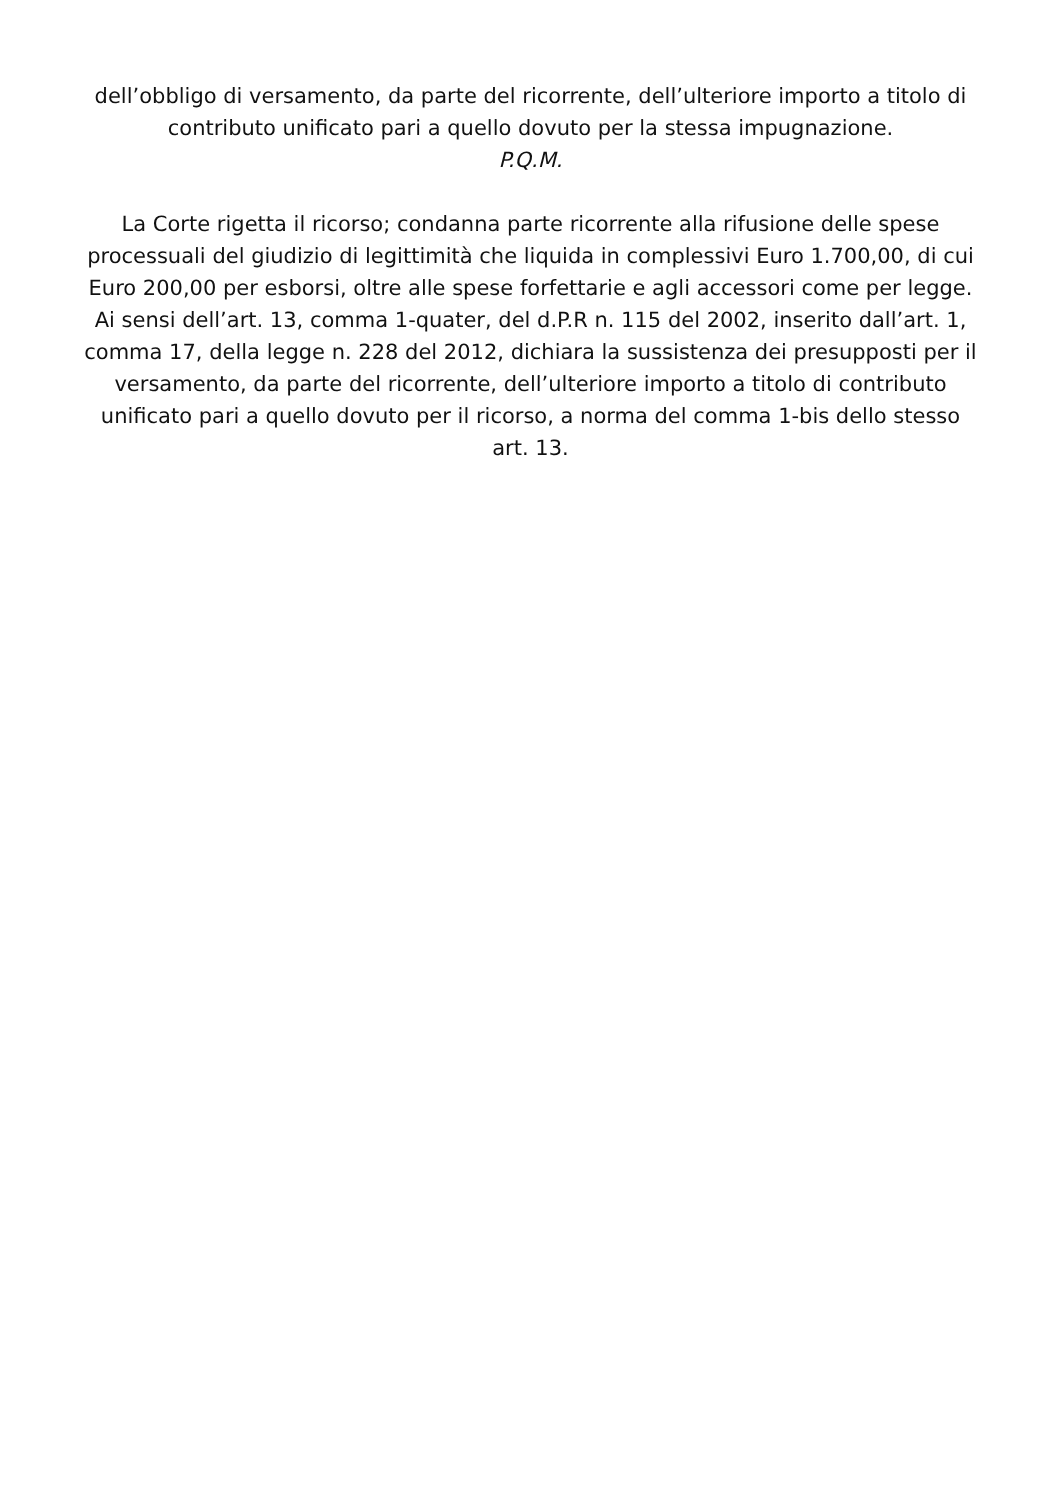dell’obbligo di versamento, da parte del ricorrente, dell’ulteriore importo a titolo di contributo unificato pari a quello dovuto per la stessa impugnazione.
P.Q.M.
La Corte rigetta il ricorso; condanna parte ricorrente alla rifusione delle spese processuali del giudizio di legittimità che liquida in complessivi Euro 1.700,00, di cui Euro 200,00 per esborsi, oltre alle spese forfettarie e agli accessori come per legge. Ai sensi dell’art. 13, comma 1-quater, del d.P.R n. 115 del 2002, inserito dall’art. 1, comma 17, della legge n. 228 del 2012, dichiara la sussistenza dei presupposti per il versamento, da parte del ricorrente, dell’ulteriore importo a titolo di contributo unificato pari a quello dovuto per il ricorso, a norma del comma 1-bis dello stesso art. 13.